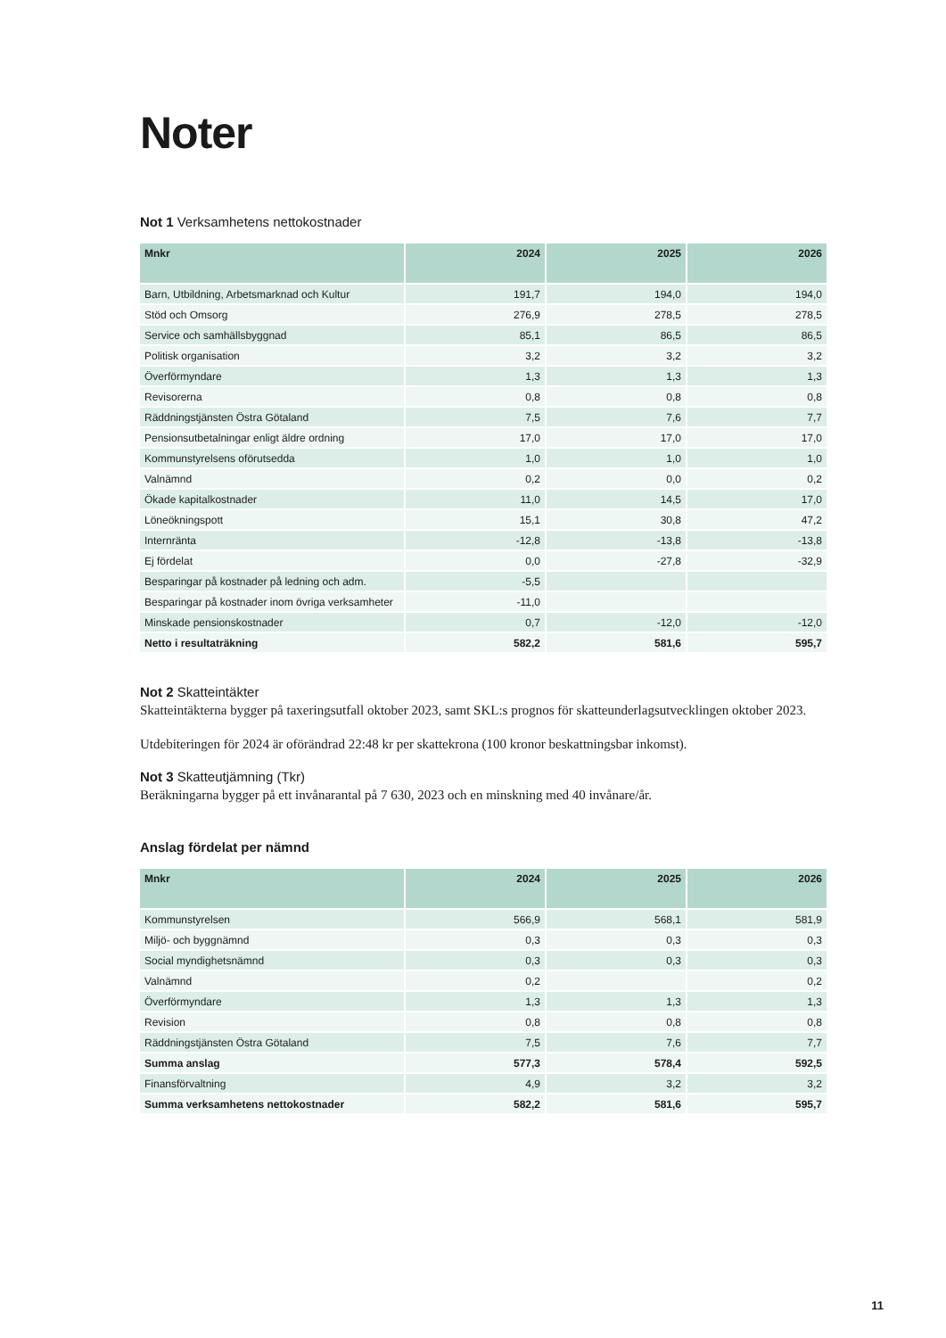Noter
Not 1 Verksamhetens nettokostnader
| Mnkr | 2024 | 2025 | 2026 |
| --- | --- | --- | --- |
| Barn, Utbildning, Arbetsmarknad och Kultur | 191,7 | 194,0 | 194,0 |
| Stöd och Omsorg | 276,9 | 278,5 | 278,5 |
| Service och samhällsbyggnad | 85,1 | 86,5 | 86,5 |
| Politisk organisation | 3,2 | 3,2 | 3,2 |
| Överförmyndare | 1,3 | 1,3 | 1,3 |
| Revisorerna | 0,8 | 0,8 | 0,8 |
| Räddningstjänsten Östra Götaland | 7,5 | 7,6 | 7,7 |
| Pensionsutbetalningar enligt äldre ordning | 17,0 | 17,0 | 17,0 |
| Kommunstyrelsens oförutsedda | 1,0 | 1,0 | 1,0 |
| Valnämnd | 0,2 | 0,0 | 0,2 |
| Ökade kapitalkostnader | 11,0 | 14,5 | 17,0 |
| Löneökningspott | 15,1 | 30,8 | 47,2 |
| Internränta | -12,8 | -13,8 | -13,8 |
| Ej fördelat | 0,0 | -27,8 | -32,9 |
| Besparingar på kostnader på ledning och adm. | -5,5 | | |
| Besparingar på kostnader inom övriga verksamheter | -11,0 | | |
| Minskade pensionskostnader | 0,7 | -12,0 | -12,0 |
| Netto i resultaträkning | 582,2 | 581,6 | 595,7 |
Not 2 Skatteintäkter
Skatteintäkterna bygger på taxeringsutfall oktober 2023, samt SKL:s prognos för skatteunderlagsutvecklingen oktober 2023.
Utdebiteringen för 2024 är oförändrad 22:48 kr per skattekrona (100 kronor beskattningsbar inkomst).
Not 3 Skatteutjämning (Tkr)
Beräkningarna bygger på ett invånarantal på 7 630, 2023 och en minskning med 40 invånare/år.
Anslag fördelat per nämnd
| Mnkr | 2024 | 2025 | 2026 |
| --- | --- | --- | --- |
| Kommunstyrelsen | 566,9 | 568,1 | 581,9 |
| Miljö- och byggnämnd | 0,3 | 0,3 | 0,3 |
| Social myndighetsnämnd | 0,3 | 0,3 | 0,3 |
| Valnämnd | 0,2 | | 0,2 |
| Överförmyndare | 1,3 | 1,3 | 1,3 |
| Revision | 0,8 | 0,8 | 0,8 |
| Räddningstjänsten Östra Götaland | 7,5 | 7,6 | 7,7 |
| Summa anslag | 577,3 | 578,4 | 592,5 |
| Finansförvaltning | 4,9 | 3,2 | 3,2 |
| Summa verksamhetens nettokostnader | 582,2 | 581,6 | 595,7 |
11